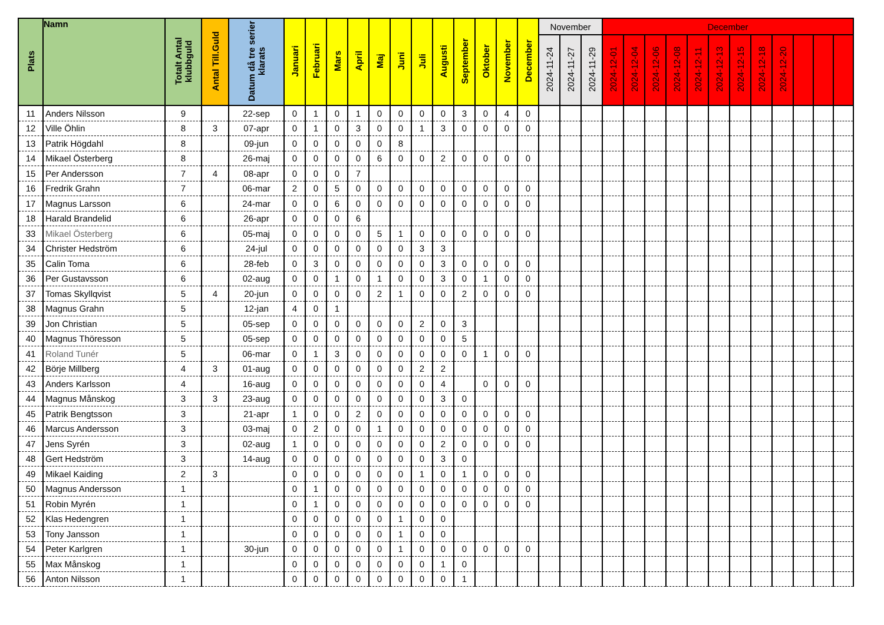| Plats | Namn | Totalt Antal klubbguld | Antal Till.Guld | Datum då tre serier klarats | Januari | Februari | Mars | April | Maj | Juni | Juli | Augusti | September | Oktober | November | December | November | | | December | | | | | | | | | | | |
| --- | --- | --- | --- | --- | --- | --- | --- | --- | --- | --- | --- | --- | --- | --- | --- | --- | --- | --- | --- | --- | --- | --- | --- | --- | --- | --- | --- | --- | --- | --- | --- |
| | | | | | | | | | | | | | | | | | 2024-11-24 | 2024-11-27 | 2024-11-29 | 2024-12-01 | 2024-12-04 | 2024-12-06 | 2024-12-08 | 2024-12-11 | 2024-12-13 | 2024-12-15 | 2024-12-18 | 2024-12-20 | | | |
| 11 | Anders Nilsson | 9 | | 22-sep | 0 | 1 | 0 | 1 | 0 | 0 | 0 | 0 | 3 | 0 | 4 | 0 | | | | | | | | | | | | | | | |
| 12 | Ville Öhlin | 8 | 3 | 07-apr | 0 | 1 | 0 | 3 | 0 | 0 | 1 | 3 | 0 | 0 | 0 | 0 | | | | | | | | | | | | | | | |
| 13 | Patrik Högdahl | 8 | | 09-jun | 0 | 0 | 0 | 0 | 0 | 8 | | | | | | | | | | | | | | | | | | | | | |
| 14 | Mikael Österberg | 8 | | 26-maj | 0 | 0 | 0 | 0 | 6 | 0 | 0 | 2 | 0 | 0 | 0 | 0 | | | | | | | | | | | | | | | |
| 15 | Per Andersson | 7 | 4 | 08-apr | 0 | 0 | 0 | 7 | | | | | | | | | | | | | | | | | | | | | | | |
| 16 | Fredrik Grahn | 7 | | 06-mar | 2 | 0 | 5 | 0 | 0 | 0 | 0 | 0 | 0 | 0 | 0 | 0 | | | | | | | | | | | | | | | |
| 17 | Magnus Larsson | 6 | | 24-mar | 0 | 0 | 6 | 0 | 0 | 0 | 0 | 0 | 0 | 0 | 0 | 0 | | | | | | | | | | | | | | | |
| 18 | Harald Brandelid | 6 | | 26-apr | 0 | 0 | 0 | 6 | | | | | | | | | | | | | | | | | | | | | | | |
| 33 | Mikael Österberg | 6 | | 05-maj | 0 | 0 | 0 | 0 | 5 | 1 | 0 | 0 | 0 | 0 | 0 | 0 | | | | | | | | | | | | | | | |
| 34 | Christer Hedström | 6 | | 24-jul | 0 | 0 | 0 | 0 | 0 | 0 | 3 | 3 | | | | | | | | | | | | | | | | | | | |
| 35 | Calin Toma | 6 | | 28-feb | 0 | 3 | 0 | 0 | 0 | 0 | 0 | 3 | 0 | 0 | 0 | 0 | | | | | | | | | | | | | | | |
| 36 | Per Gustavsson | 6 | | 02-aug | 0 | 0 | 1 | 0 | 1 | 0 | 0 | 3 | 0 | 1 | 0 | 0 | | | | | | | | | | | | | | | |
| 37 | Tomas Skyllqvist | 5 | 4 | 20-jun | 0 | 0 | 0 | 0 | 2 | 1 | 0 | 0 | 2 | 0 | 0 | 0 | | | | | | | | | | | | | | | |
| 38 | Magnus Grahn | 5 | | 12-jan | 4 | 0 | 1 | | | | | | | | | | | | | | | | | | | | | | | | |
| 39 | Jon Christian | 5 | | 05-sep | 0 | 0 | 0 | 0 | 0 | 0 | 2 | 0 | 3 | | | | | | | | | | | | | | | | | | |
| 40 | Magnus Thöresson | 5 | | 05-sep | 0 | 0 | 0 | 0 | 0 | 0 | 0 | 0 | 5 | | | | | | | | | | | | | | | | | | |
| 41 | Roland Tunér | 5 | | 06-mar | 0 | 1 | 3 | 0 | 0 | 0 | 0 | 0 | 0 | 1 | 0 | 0 | | | | | | | | | | | | | | | |
| 42 | Börje Millberg | 4 | 3 | 01-aug | 0 | 0 | 0 | 0 | 0 | 0 | 2 | 2 | | | | | | | | | | | | | | | | | | | |
| 43 | Anders Karlsson | 4 | | 16-aug | 0 | 0 | 0 | 0 | 0 | 0 | 0 | 4 | | 0 | 0 | 0 | | | | | | | | | | | | | | | |
| 44 | Magnus Månskog | 3 | 3 | 23-aug | 0 | 0 | 0 | 0 | 0 | 0 | 0 | 3 | 0 | | | | | | | | | | | | | | | | | | |
| 45 | Patrik Bengtsson | 3 | | 21-apr | 1 | 0 | 0 | 2 | 0 | 0 | 0 | 0 | 0 | 0 | 0 | 0 | | | | | | | | | | | | | | | |
| 46 | Marcus Andersson | 3 | | 03-maj | 0 | 2 | 0 | 0 | 1 | 0 | 0 | 0 | 0 | 0 | 0 | 0 | | | | | | | | | | | | | | | |
| 47 | Jens Syrén | 3 | | 02-aug | 1 | 0 | 0 | 0 | 0 | 0 | 0 | 2 | 0 | 0 | 0 | 0 | | | | | | | | | | | | | | | |
| 48 | Gert Hedström | 3 | | 14-aug | 0 | 0 | 0 | 0 | 0 | 0 | 0 | 3 | 0 | | | | | | | | | | | | | | | | | | |
| 49 | Mikael Kaiding | 2 | 3 | | 0 | 0 | 0 | 0 | 0 | 0 | 1 | 0 | 1 | 0 | 0 | 0 | | | | | | | | | | | | | | | |
| 50 | Magnus Andersson | 1 | | | 0 | 1 | 0 | 0 | 0 | 0 | 0 | 0 | 0 | 0 | 0 | 0 | | | | | | | | | | | | | | | |
| 51 | Robin Myrén | 1 | | | 0 | 1 | 0 | 0 | 0 | 0 | 0 | 0 | 0 | 0 | 0 | 0 | | | | | | | | | | | | | | | |
| 52 | Klas Hedengren | 1 | | | 0 | 0 | 0 | 0 | 0 | 1 | 0 | 0 | | | | | | | | | | | | | | | | | | | |
| 53 | Tony Jansson | 1 | | | 0 | 0 | 0 | 0 | 0 | 1 | 0 | 0 | | | | | | | | | | | | | | | | | | | |
| 54 | Peter Karlgren | 1 | | 30-jun | 0 | 0 | 0 | 0 | 0 | 1 | 0 | 0 | 0 | 0 | 0 | 0 | | | | | | | | | | | | | | | |
| 55 | Max Månskog | 1 | | | 0 | 0 | 0 | 0 | 0 | 0 | 0 | 1 | 0 | | | | | | | | | | | | | | | | | | |
| 56 | Anton Nilsson | 1 | | | 0 | 0 | 0 | 0 | 0 | 0 | 0 | 0 | 1 | | | | | | | | | | | | | | | | | | |